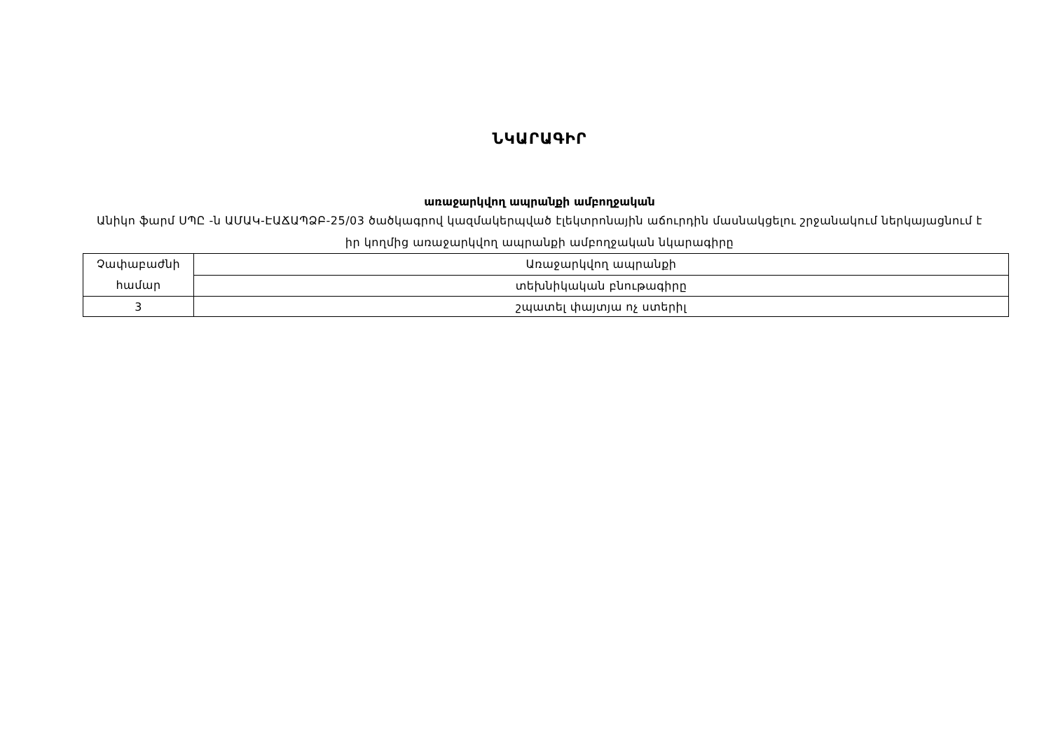ՆԿԱՐԱԳԻՐ
առաջարկվող ապրանքի ամբողջական
Անիկո ֆարմ ՍՊԸ -ն ԱՄԱԿ-ԷԱՃԱՊՁԲ-25/03 ծածկագրով կազմակերպված էլեկտրոնային աճուրդին մասնակցելու շրջանակում ներկայացնում է իր կողմից առաջարկվող ապրանքի ամբողջական նկարագիրը
| Չափաբաժնի համար | Առաջարկվող ապրանքի |
| | տեխնիկական բնութագիրը |
| 3 | շպատել փայտյա ոչ ստերիլ |